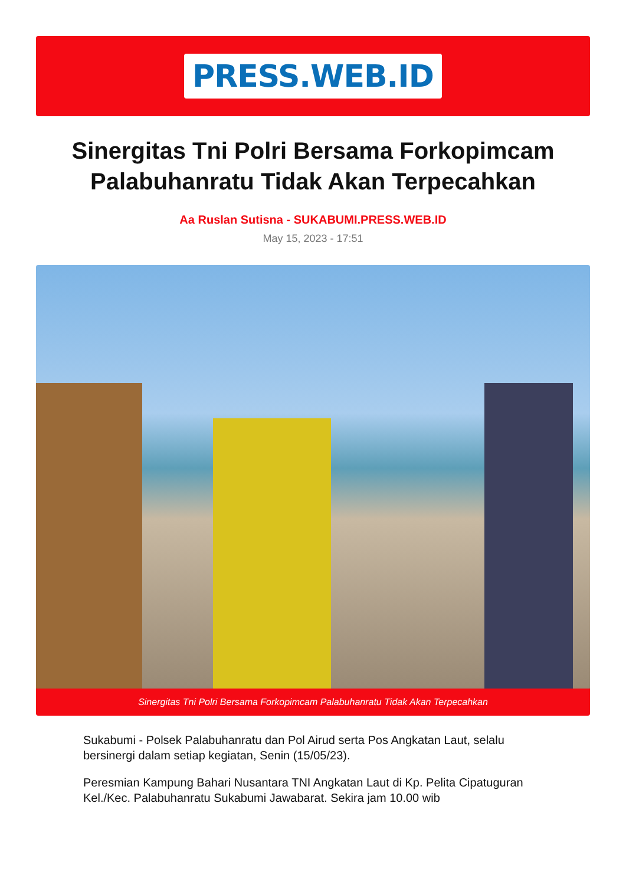PRESS.WEB.ID
Sinergitas Tni Polri Bersama Forkopimcam Palabuhanratu Tidak Akan Terpecahkan
Aa Ruslan Sutisna - SUKABUMI.PRESS.WEB.ID
May 15, 2023 - 17:51
Sinergitas Tni Polri Bersama Forkopimcam Palabuhanratu Tidak Akan Terpecahkan
Sukabumi - Polsek Palabuhanratu dan Pol Airud serta Pos Angkatan Laut, selalu bersinergi dalam setiap kegiatan, Senin (15/05/23).
Peresmian Kampung Bahari Nusantara TNI Angkatan Laut di Kp. Pelita Cipatuguran Kel./Kec. Palabuhanratu Sukabumi Jawabarat. Sekira jam 10.00 wib